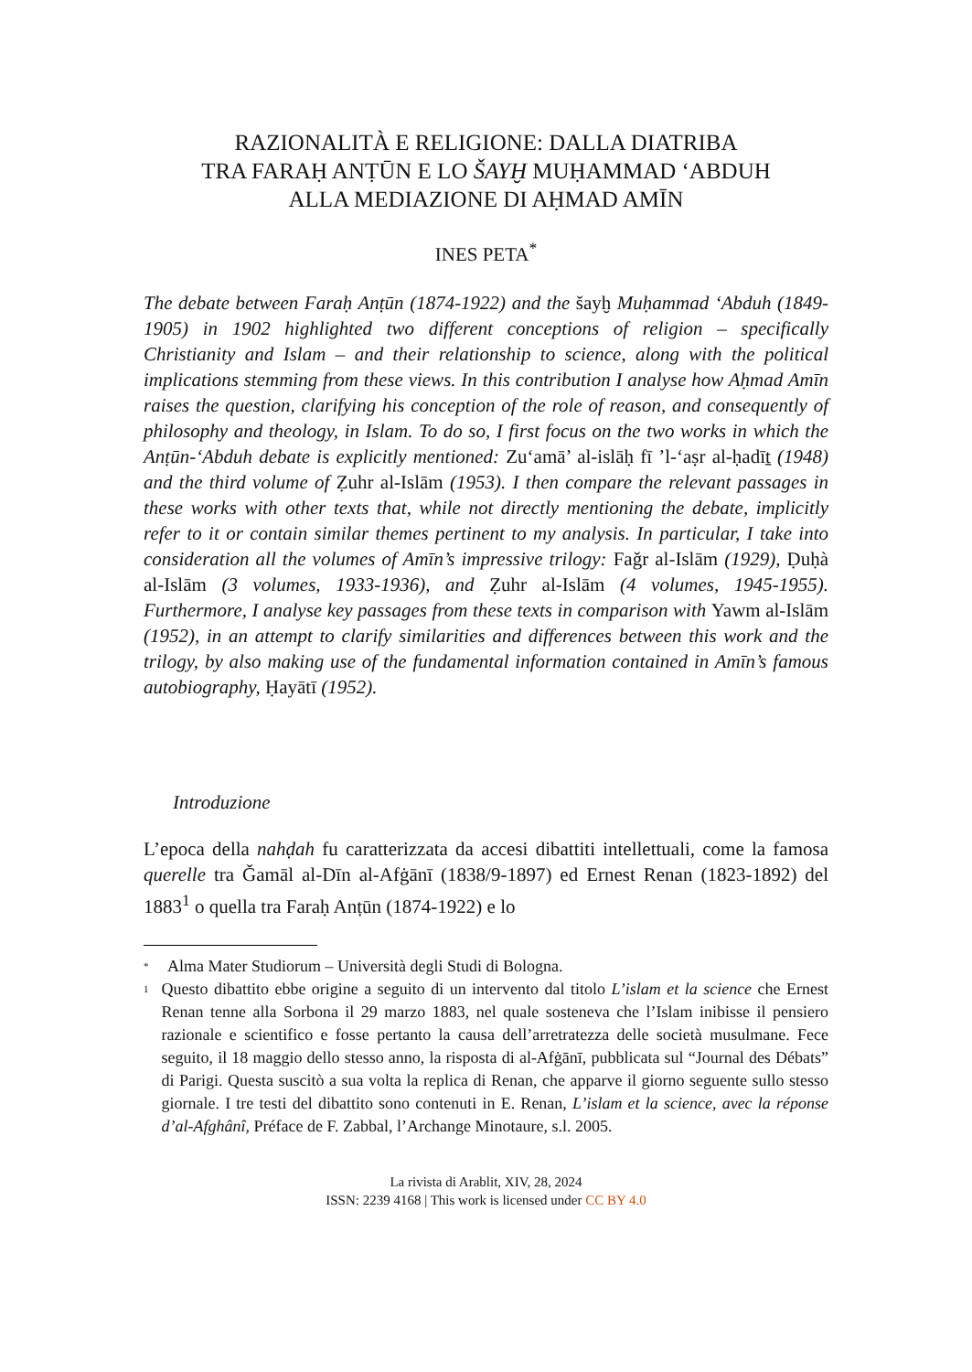RAZIONALITÀ E RELIGIONE: DALLA DIATRIBA
TRA FARAḤ ANṬŪN E LO ŠAYḪ MUḤAMMAD ‘ABDUH
ALLA MEDIAZIONE DI AḤMAD AMĪN
INES PETA<sup>*</sup>
The debate between Faraḥ Anṭūn (1874-1922) and the šayḫ Muḥammad ‘Abduh (1849-1905) in 1902 highlighted two different conceptions of religion – specifically Christianity and Islam – and their relationship to science, along with the political implications stemming from these views. In this contribution I analyse how Aḥmad Amīn raises the question, clarifying his conception of the role of reason, and consequently of philosophy and theology, in Islam. To do so, I first focus on the two works in which the Anṭūn-‘Abduh debate is explicitly mentioned: Zu‘amā’ al-islāḥ fī ’l-‘aṣr al-ḥadīṯ (1948) and the third volume of Ẓuhr al-Islām (1953). I then compare the relevant passages in these works with other texts that, while not directly mentioning the debate, implicitly refer to it or contain similar themes pertinent to my analysis. In particular, I take into consideration all the volumes of Amīn’s impressive trilogy: Faǧr al-Islām (1929), Ḍuḥà al-Islām (3 volumes, 1933-1936), and Ẓuhr al-Islām (4 volumes, 1945-1955). Furthermore, I analyse key passages from these texts in comparison with Yawm al-Islām (1952), in an attempt to clarify similarities and differences between this work and the trilogy, by also making use of the fundamental information contained in Amīn’s famous autobiography, Ḥayātī (1952).
Introduzione
L’epoca della nahḍah fu caratterizzata da accesi dibattiti intellettuali, come la famosa querelle tra Ǧamāl al-Dīn al-Afġānī (1838/9-1897) ed Ernest Renan (1823-1892) del 1883<sup>1</sup> o quella tra Faraḥ Anṭūn (1874-1922) e lo
<sup>*</sup> Alma Mater Studiorum – Università degli Studi di Bologna.
<sup>1</sup> Questo dibattito ebbe origine a seguito di un intervento dal titolo L’islam et la science che Ernest Renan tenne alla Sorbona il 29 marzo 1883, nel quale sosteneva che l’Islam inibisse il pensiero razionale e scientifico e fosse pertanto la causa dell’arretratezza delle società musulmane. Fece seguito, il 18 maggio dello stesso anno, la risposta di al-Afġānī, pubblicata sul “Journal des Débats” di Parigi. Questa suscitò a sua volta la replica di Renan, che apparve il giorno seguente sullo stesso giornale. I tre testi del dibattito sono contenuti in E. Renan, L’islam et la science, avec la réponse d’al-Afghânî, Préface de F. Zabbal, l’Archange Minotaure, s.l. 2005.
La rivista di Arablit, XIV, 28, 2024
ISSN: 2239 4168 | This work is licensed under CC BY 4.0